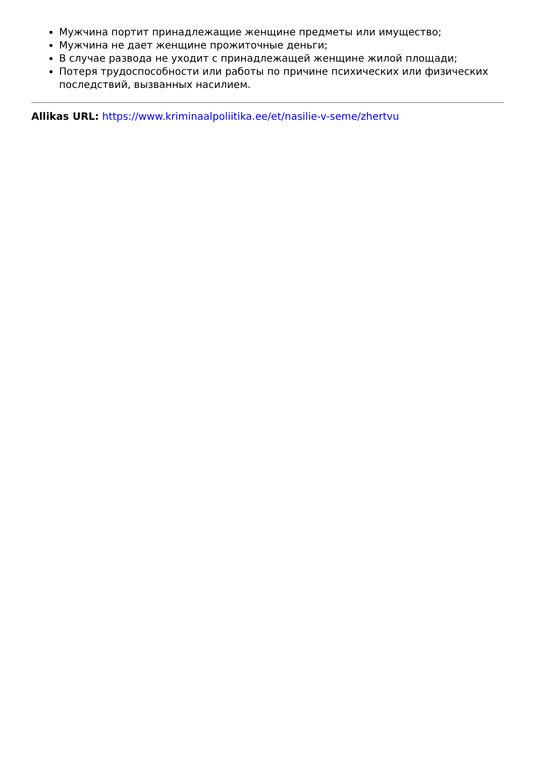Мужчина портит принадлежащие женщине предметы или имущество;
Мужчина не дает женщине прожиточные деньги;
В случае развода не уходит с принадлежащей женщине жилой площади;
Потеря трудоспособности или работы по причине психических или физических последствий, вызванных насилием.
Allikas URL: https://www.kriminaalpoliitika.ee/et/nasilie-v-seme/zhertvu